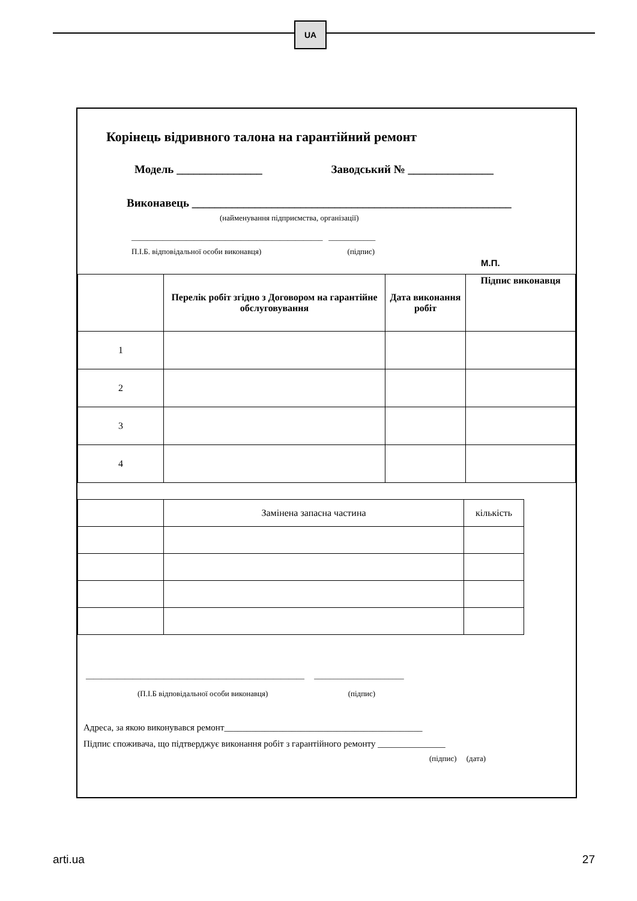UA
Корінець відривного талона на гарантійний ремонт
Модель _______________ Заводський № _______________
Виконавець ________________________________________________________
(найменування підприємства, організації)
_________________________________________________ ____________
П.І.Б. відповідальної особи виконавця) (підпис)
М.П.
| | Перелік робіт згідно з Договором на гарантійне обслуговування | Дата виконання робіт | Підпис виконавця |
| 1 | | | |
| 2 | | | |
| 3 | | | |
| 4 | | | |
| | Замінена запасна частина | кількість |
________________________________________________________ _______________________
(П.І.Б відповідальної особи виконавця) (підпис)
Адреса, за якою виконувався ремонт____________________________________________
Підпис споживача, що підтверджує виконання робіт з гарантійного ремонту _______________
(підпис) (дата)
arti.ua 27